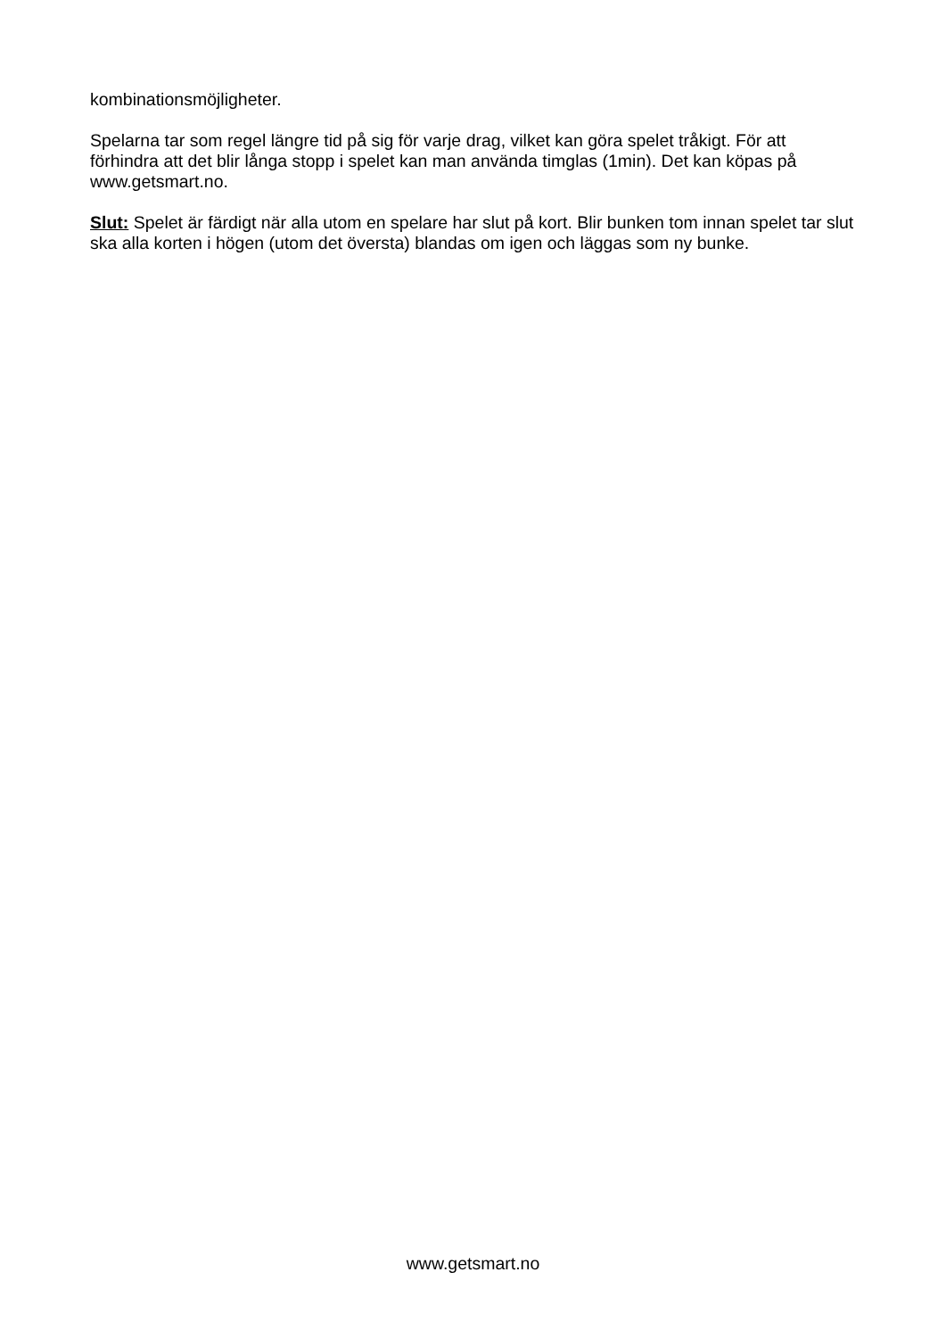kombinationsmöjligheter.
Spelarna tar som regel längre tid på sig för varje drag, vilket kan göra spelet tråkigt. För att förhindra att det blir långa stopp i spelet kan man använda timglas (1min). Det kan köpas på www.getsmart.no.
Slut: Spelet är färdigt när alla utom en spelare har slut på kort. Blir bunken tom innan spelet tar slut ska alla korten i högen (utom det översta) blandas om igen och läggas som ny bunke.
www.getsmart.no